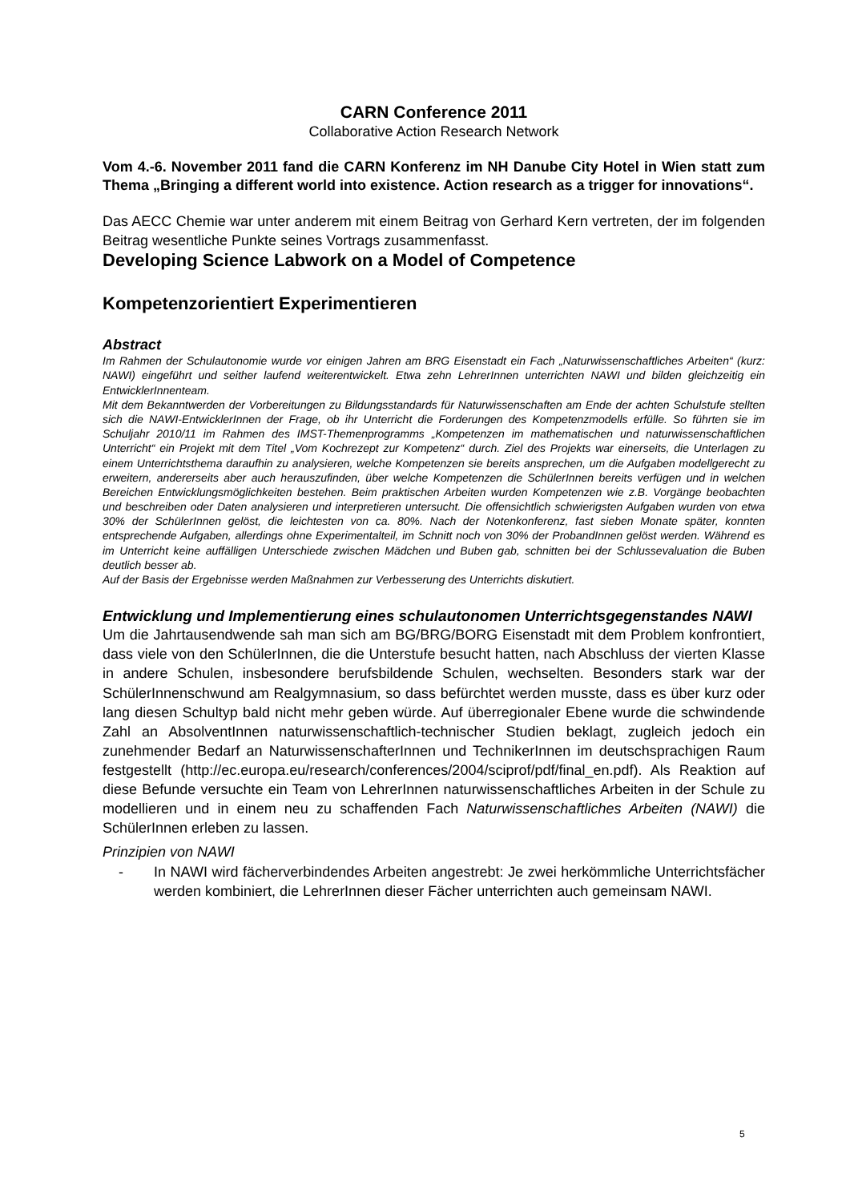CARN Conference 2011
Collaborative Action Research Network
Vom 4.-6. November 2011 fand die CARN Konferenz im NH Danube City Hotel in Wien statt zum Thema „Bringing a different world into existence. Action research as a trigger for innovations“.
Das AECC Chemie war unter anderem mit einem Beitrag von Gerhard Kern vertreten, der im folgenden Beitrag wesentliche Punkte seines Vortrags zusammenfasst.
Developing Science Labwork on a Model of Competence
Kompetenzorientiert Experimentieren
Abstract
Im Rahmen der Schulautonomie wurde vor einigen Jahren am BRG Eisenstadt ein Fach „Naturwissenschaftliches Arbeiten“ (kurz: NAWI) eingeführt und seither laufend weiterentwickelt. Etwa zehn LehrerInnen unterrichten NAWI und bilden gleichzeitig ein EntwicklerInnenteam.
Mit dem Bekanntwerden der Vorbereitungen zu Bildungsstandards für Naturwissenschaften am Ende der achten Schulstufe stellten sich die NAWI-EntwicklerInnen der Frage, ob ihr Unterricht die Forderungen des Kompetenzmodells erfülle. So führten sie im Schuljahr 2010/11 im Rahmen des IMST-Themenprogramms „Kompetenzen im mathematischen und naturwissenschaftlichen Unterricht“ ein Projekt mit dem Titel „Vom Kochrezept zur Kompetenz“ durch. Ziel des Projekts war einerseits, die Unterlagen zu einem Unterrichtsthema daraufhin zu analysieren, welche Kompetenzen sie bereits ansprechen, um die Aufgaben modellgerecht zu erweitern, andererseits aber auch herauszufinden, über welche Kompetenzen die SchülerInnen bereits verfügen und in welchen Bereichen Entwicklungsmöglichkeiten bestehen. Beim praktischen Arbeiten wurden Kompetenzen wie z.B. Vorgänge beobachten und beschreiben oder Daten analysieren und interpretieren untersucht. Die offensichtlich schwierigsten Aufgaben wurden von etwa 30% der SchülerInnen gelöst, die leichtesten von ca. 80%. Nach der Notenkonferenz, fast sieben Monate später, konnten entsprechende Aufgaben, allerdings ohne Experimentalteil, im Schnitt noch von 30% der ProbandInnen gelöst werden. Während es im Unterricht keine auffälligen Unterschiede zwischen Mädchen und Buben gab, schnitten bei der Schlussevaluation die Buben deutlich besser ab.
Auf der Basis der Ergebnisse werden Maßnahmen zur Verbesserung des Unterrichts diskutiert.
Entwicklung und Implementierung eines schulautonomen Unterrichtsgegenstandes NAWI
Um die Jahrtausendwende sah man sich am BG/BRG/BORG Eisenstadt mit dem Problem konfrontiert, dass viele von den SchülerInnen, die die Unterstufe besucht hatten, nach Abschluss der vierten Klasse in andere Schulen, insbesondere berufsbildende Schulen, wechselten. Besonders stark war der SchülerInnenschwund am Realgymnasium, so dass befürchtet werden musste, dass es über kurz oder lang diesen Schultyp bald nicht mehr geben würde. Auf überregionaler Ebene wurde die schwindende Zahl an AbsolventInnen naturwissenschaftlich-technischer Studien beklagt, zugleich jedoch ein zunehmender Bedarf an NaturwissenschafterInnen und TechnikerInnen im deutschsprachigen Raum festgestellt (http://ec.europa.eu/research/conferences/2004/sciprof/pdf/final_en.pdf). Als Reaktion auf diese Befunde versuchte ein Team von LehrerInnen naturwissenschaftliches Arbeiten in der Schule zu modellieren und in einem neu zu schaffenden Fach Naturwissenschaftliches Arbeiten (NAWI) die SchülerInnen erleben zu lassen.
Prinzipien von NAWI
- In NAWI wird fächerverbindendes Arbeiten angestrebt: Je zwei herkömmliche Unterrichtsfächer werden kombiniert, die LehrerInnen dieser Fächer unterrichten auch gemeinsam NAWI.
5